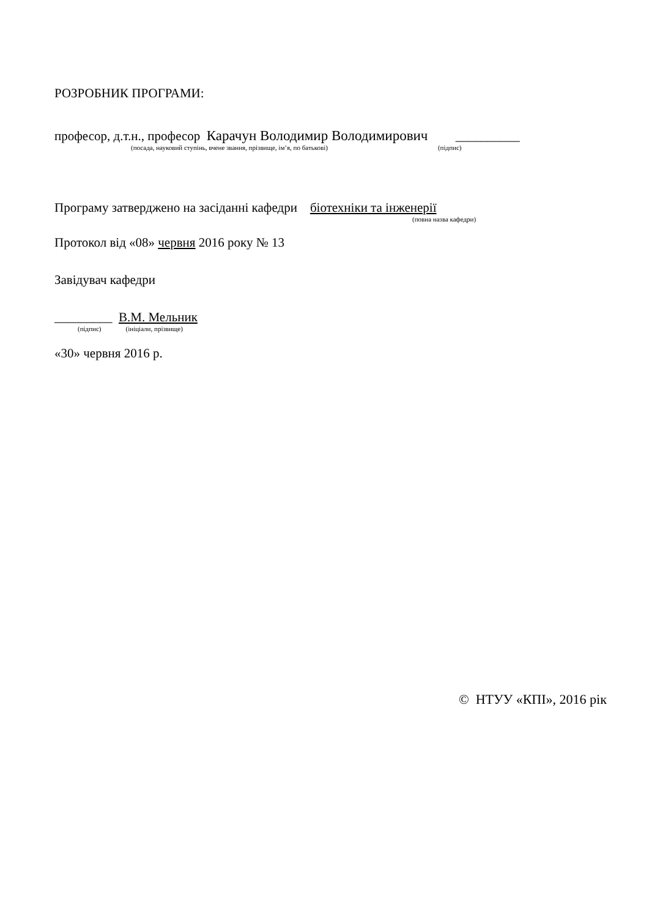РОЗРОБНИК ПРОГРАМИ:
професор, д.т.н., професор Карачун Володимир Володимирович __________
(посада, науковий ступінь, вчене звання, прізвище, ім’я, по батькові) (підпис)
Програму затверджено на засіданні кафедри біотехніки та інженерії
(повна назва кафедри)
Протокол від «08» червня 2016 року № 13
Завідувач кафедри
_________ В.М. Мельник
(підпис) (ініціали, прізвище)
«30» червня 2016 р.
© НТУУ «КПІ», 2016 рік